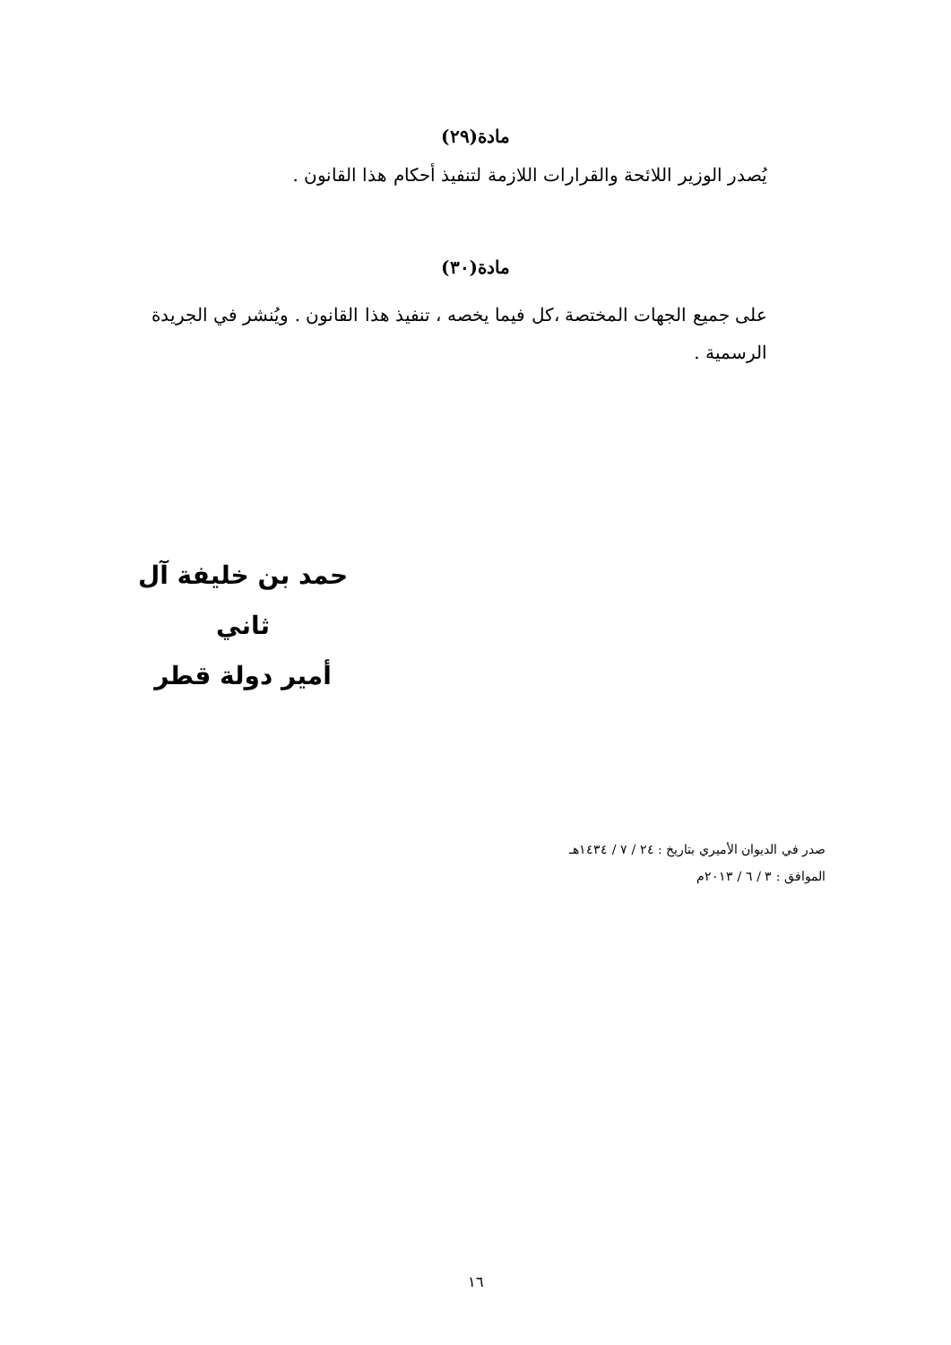مادة(٢٩)
يُصدر الوزير اللائحة والقرارات اللازمة لتنفيذ أحكام هذا القانون .
مادة(٣٠)
على جميع الجهات المختصة ،كل فيما يخصه ، تنفيذ هذا القانون . ويُنشر في الجريدة الرسمية .
حمد بن خليفة آل ثاني
أمير دولة قطر
صدر في الديوان الأميري بتاريخ : ٢٤ / ٧ / ١٤٣٤هـ
الموافق : ٣ / ٦ / ٢٠١٣م
١٦